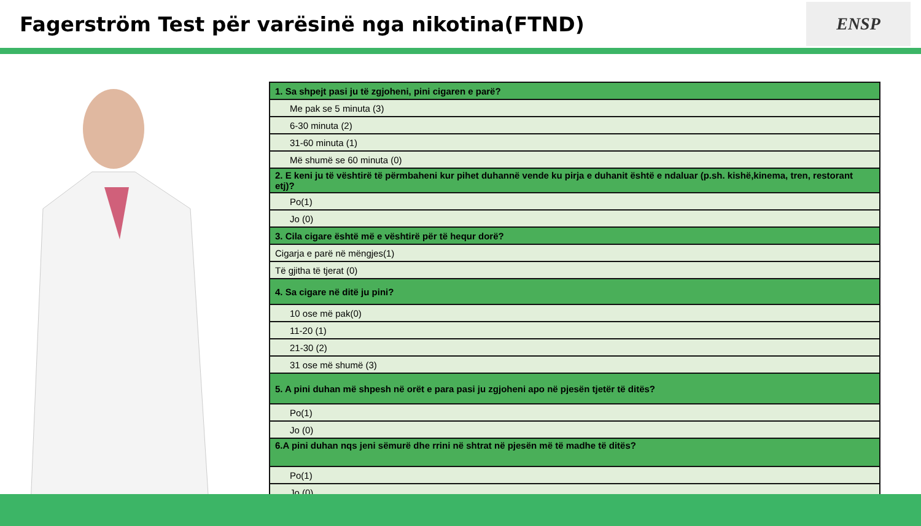Fagerström Test për varësinë nga nikotina(FTND)
ENSP
| 1. Sa shpejt pasi ju të zgjoheni, pini cigaren e parë? |
| Me pak se 5 minuta (3) |
| 6-30 minuta (2) |
| 31-60 minuta (1) |
| Më shumë se 60 minuta (0) |
| 2. E keni ju të vështirë të përmbaheni kur pihet duhannë vende ku pirja e duhanit është e ndaluar (p.sh. kishë,kinema, tren, restorant etj)? |
| Po(1) |
| Jo (0) |
| 3. Cila cigare është më e vështirë për të hequr dorë? |
| Cigarja e parë në mëngjes(1) |
| Të gjitha të tjerat (0) |
| 4. Sa cigare në ditë ju pini? |
| 10 ose më pak(0) |
| 11-20 (1) |
| 21-30 (2) |
| 31 ose më shumë (3) |
| 5. A pini duhan më shpesh në orët e para pasi ju zgjoheni apo në pjesën tjetër të ditës? |
| Po(1) |
| Jo (0) |
| 6.A pini duhan nqs jeni sëmurë dhe rrini në shtrat në pjesën më të madhe të ditës? |
| Po(1) |
| Jo (0) |